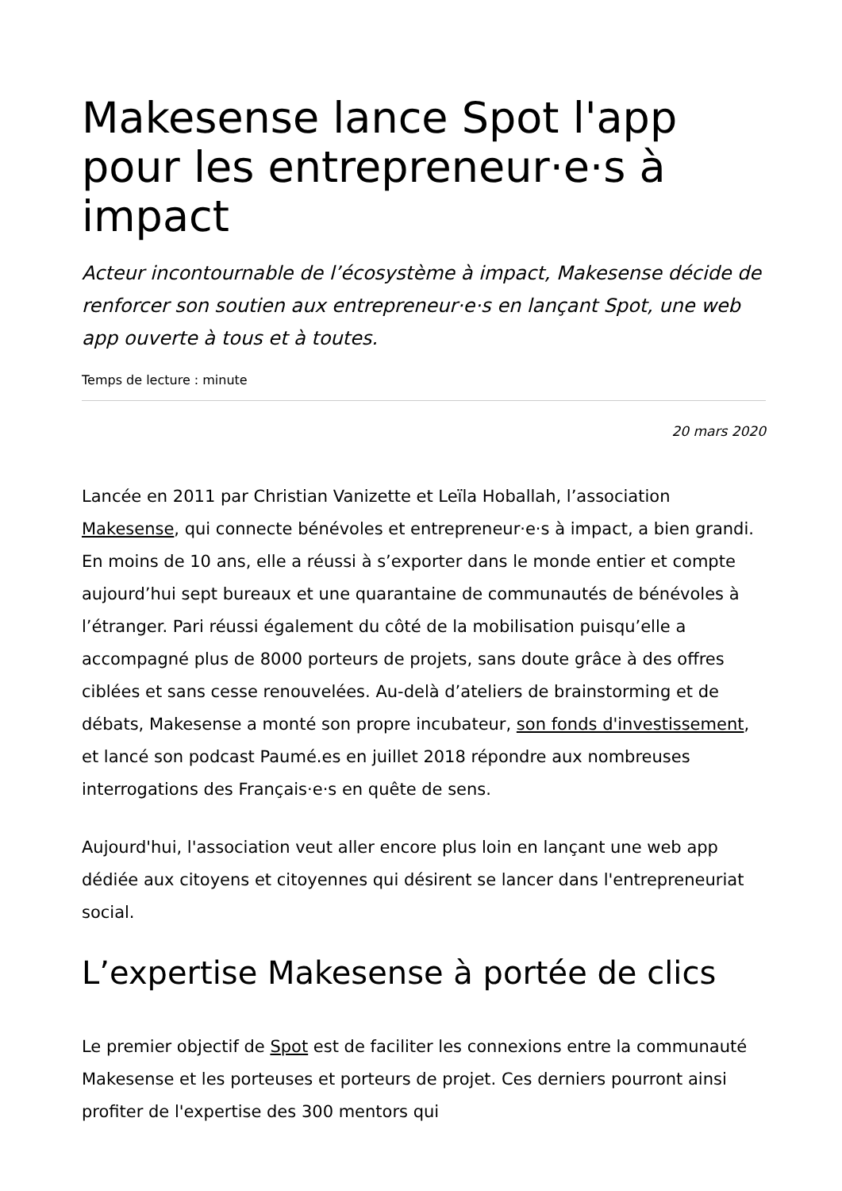Makesense lance Spot l'app pour les entrepreneur·e·s à impact
Acteur incontournable de l’écosystème à impact, Makesense décide de renforcer son soutien aux entrepreneur·e·s en lançant Spot, une web app ouverte à tous et à toutes.
Temps de lecture : minute
20 mars 2020
Lancée en 2011 par Christian Vanizette et Leïla Hoballah, l’association Makesense, qui connecte bénévoles et entrepreneur·e·s à impact, a bien grandi. En moins de 10 ans, elle a réussi à s’exporter dans le monde entier et compte aujourd’hui sept bureaux et une quarantaine de communautés de bénévoles à l’étranger. Pari réussi également du côté de la mobilisation puisqu’elle a accompagné plus de 8000 porteurs de projets, sans doute grâce à des offres ciblées et sans cesse renouvelées. Au-delà d’ateliers de brainstorming et de débats, Makesense a monté son propre incubateur, son fonds d'investissement, et lancé son podcast Paumé.es en juillet 2018 répondre aux nombreuses interrogations des Français·e·s en quête de sens.
Aujourd'hui, l'association veut aller encore plus loin en lançant une web app dédiée aux citoyens et citoyennes qui désirent se lancer dans l'entrepreneuriat social.
L’expertise Makesense à portée de clics
Le premier objectif de Spot est de faciliter les connexions entre la communauté Makesense et les porteuses et porteurs de projet. Ces derniers pourront ainsi profiter de l'expertise des 300 mentors qui